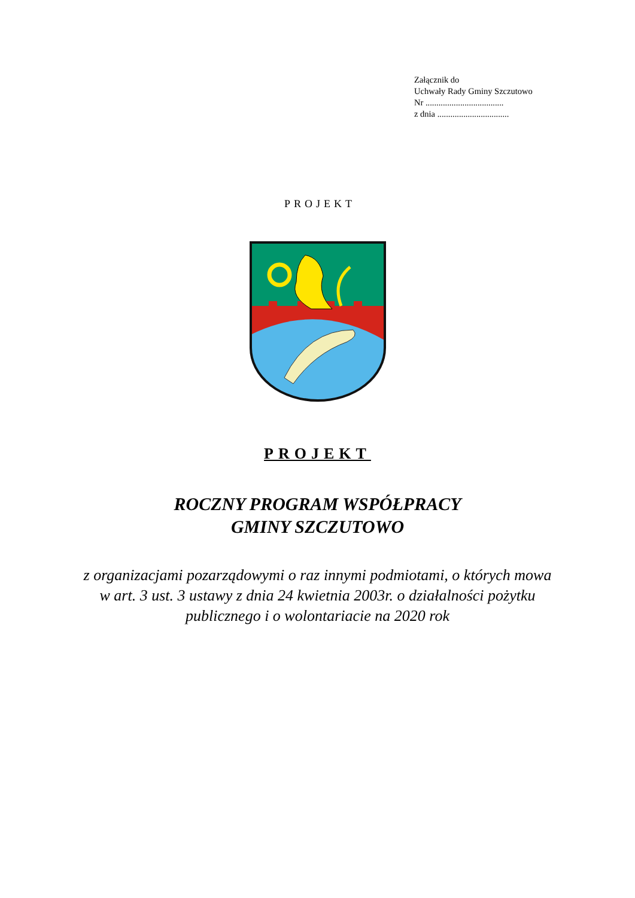Załącznik do
Uchwały Rady Gminy Szczutowo
Nr ....................................
z dnia .................................
PROJEKT
PROJEKT
ROCZNY PROGRAM WSPÓŁPRACY
GMINY SZCZUTOWO
z organizacjami pozarządowymi o raz innymi podmiotami, o których mowa w art. 3 ust. 3 ustawy z dnia 24 kwietnia 2003r. o działalności pożytku publicznego i o wolontariacie na 2020 rok